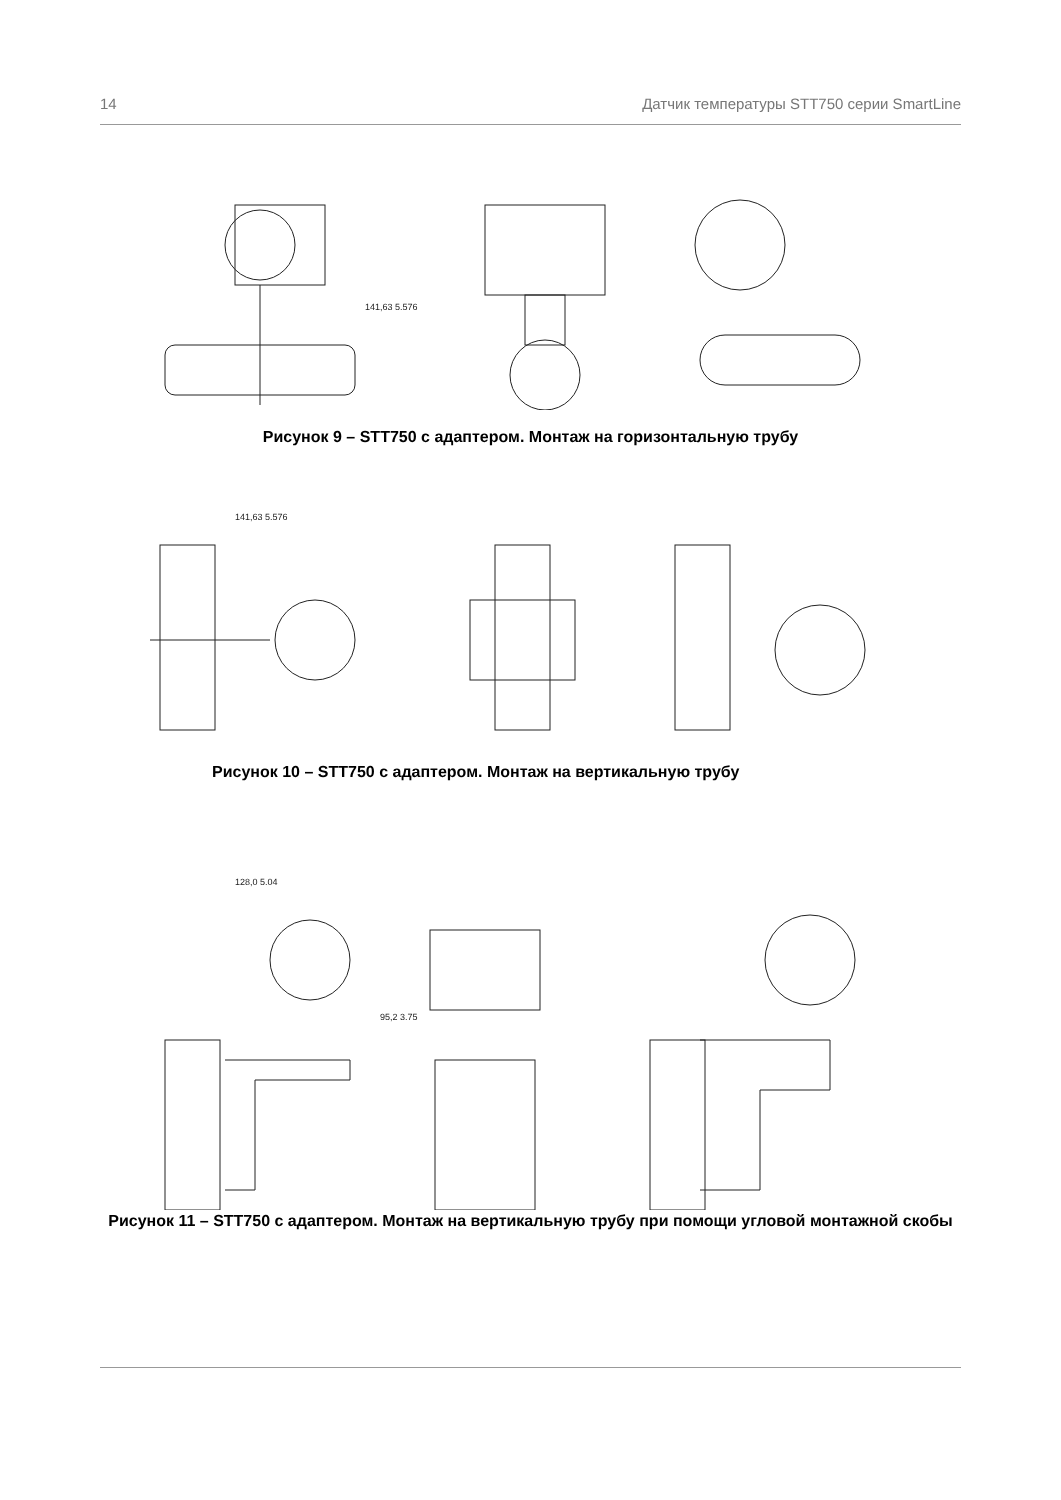14 Датчик температуры STT750 серии SmartLine
141,63 5.576
Рисунок 9 – STT750 с адаптером. Монтаж на горизонтальную трубу
141,63 5.576
Рисунок 10 – STT750 с адаптером. Монтаж на вертикальную трубу
128,0 5.04
95,2 3.75
Рисунок 11 – STT750 с адаптером. Монтаж на вертикальную трубу при помощи угловой монтажной скобы